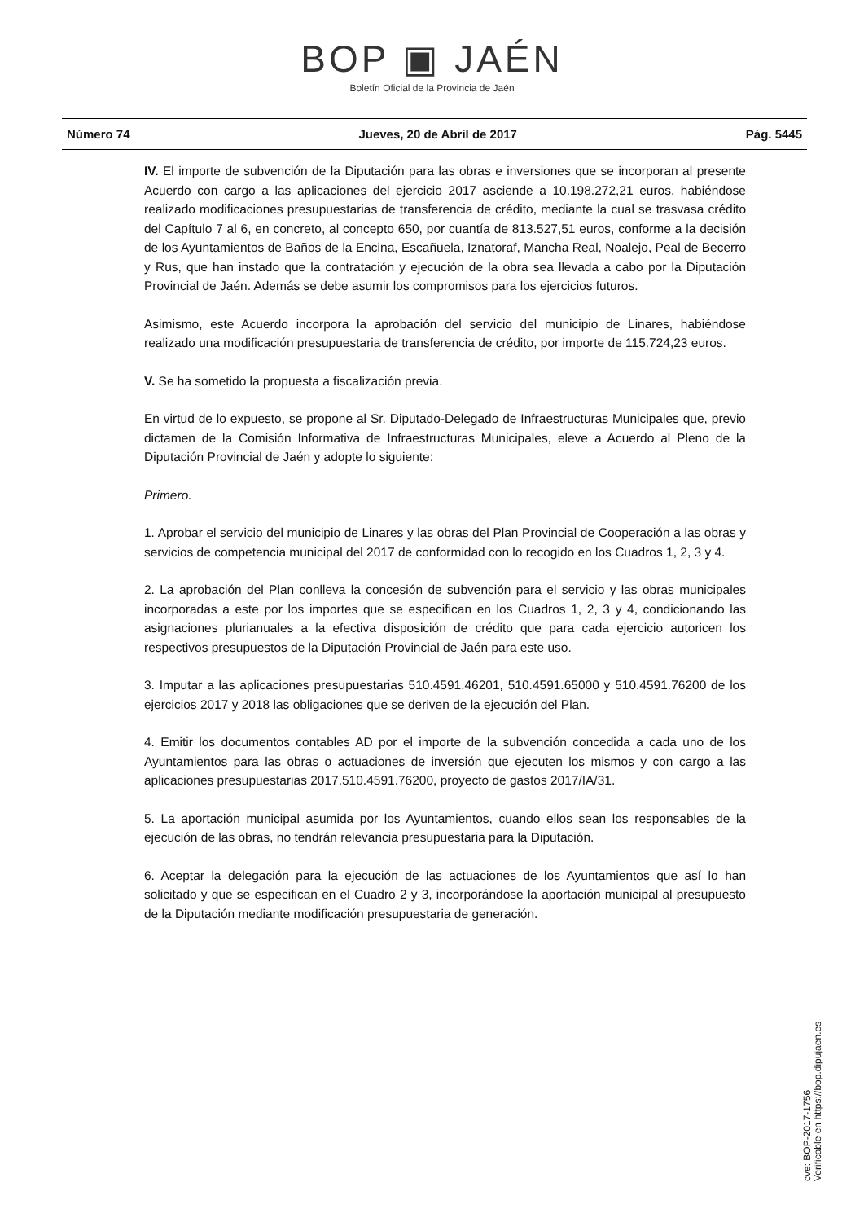BOP ▣ JAÉN
Boletín Oficial de la Provincia de Jaén
Número 74 Jueves, 20 de Abril de 2017 Pág. 5445
IV. El importe de subvención de la Diputación para las obras e inversiones que se incorporan al presente Acuerdo con cargo a las aplicaciones del ejercicio 2017 asciende a 10.198.272,21 euros, habiéndose realizado modificaciones presupuestarias de transferencia de crédito, mediante la cual se trasvasa crédito del Capítulo 7 al 6, en concreto, al concepto 650, por cuantía de 813.527,51 euros, conforme a la decisión de los Ayuntamientos de Baños de la Encina, Escañuela, Iznatoraf, Mancha Real, Noalejo, Peal de Becerro y Rus, que han instado que la contratación y ejecución de la obra sea llevada a cabo por la Diputación Provincial de Jaén. Además se debe asumir los compromisos para los ejercicios futuros.
Asimismo, este Acuerdo incorpora la aprobación del servicio del municipio de Linares, habiéndose realizado una modificación presupuestaria de transferencia de crédito, por importe de 115.724,23 euros.
V. Se ha sometido la propuesta a fiscalización previa.
En virtud de lo expuesto, se propone al Sr. Diputado-Delegado de Infraestructuras Municipales que, previo dictamen de la Comisión Informativa de Infraestructuras Municipales, eleve a Acuerdo al Pleno de la Diputación Provincial de Jaén y adopte lo siguiente:
Primero.
1. Aprobar el servicio del municipio de Linares y las obras del Plan Provincial de Cooperación a las obras y servicios de competencia municipal del 2017 de conformidad con lo recogido en los Cuadros 1, 2, 3 y 4.
2. La aprobación del Plan conlleva la concesión de subvención para el servicio y las obras municipales incorporadas a este por los importes que se especifican en los Cuadros 1, 2, 3 y 4, condicionando las asignaciones plurianuales a la efectiva disposición de crédito que para cada ejercicio autoricen los respectivos presupuestos de la Diputación Provincial de Jaén para este uso.
3. Imputar a las aplicaciones presupuestarias 510.4591.46201, 510.4591.65000 y 510.4591.76200 de los ejercicios 2017 y 2018 las obligaciones que se deriven de la ejecución del Plan.
4. Emitir los documentos contables AD por el importe de la subvención concedida a cada uno de los Ayuntamientos para las obras o actuaciones de inversión que ejecuten los mismos y con cargo a las aplicaciones presupuestarias 2017.510.4591.76200, proyecto de gastos 2017/IA/31.
5. La aportación municipal asumida por los Ayuntamientos, cuando ellos sean los responsables de la ejecución de las obras, no tendrán relevancia presupuestaria para la Diputación.
6. Aceptar la delegación para la ejecución de las actuaciones de los Ayuntamientos que así lo han solicitado y que se especifican en el Cuadro 2 y 3, incorporándose la aportación municipal al presupuesto de la Diputación mediante modificación presupuestaria de generación.
cve: BOP-2017-1756
Verificable en https://bop.dipujaen.es